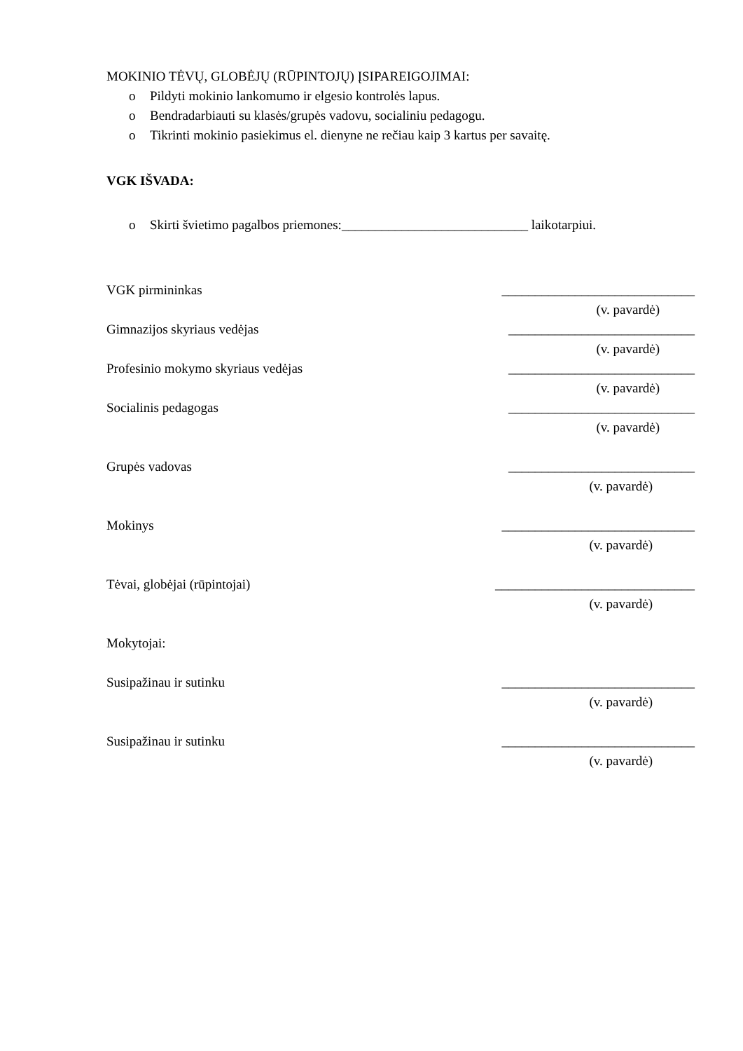MOKINIO TĖVŲ, GLOBĖJŲ (RŪPINTOJŲ) ĮSIPAREIGOJIMAI:
o Pildyti mokinio lankomumo ir elgesio kontrolės lapus.
o Bendradarbiauti su klasės/grupės vadovu, socialiniu pedagogu.
o Tikrinti mokinio pasiekimus el. dienyne ne rečiau kaip 3 kartus per savaitę.
VGK IŠVADA:
o Skirti švietimo pagalbos priemones:____________________________ laikotarpiui.
VGK pirmininkas _____________________________
(v. pavardė)
Gimnazijos skyriaus vedėjas ____________________________
(v. pavardė)
Profesinio mokymo skyriaus vedėjas ____________________________
(v. pavardė)
Socialinis pedagogas ____________________________
(v. pavardė)
Grupės vadovas ____________________________
(v. pavardė)
Mokinys _____________________________
(v. pavardė)
Tėvai, globėjai (rūpintojai) ______________________________
(v. pavardė)
Mokytojai:
Susipažinau ir sutinku _____________________________
(v. pavardė)
Susipažinau ir sutinku _____________________________
(v. pavardė)